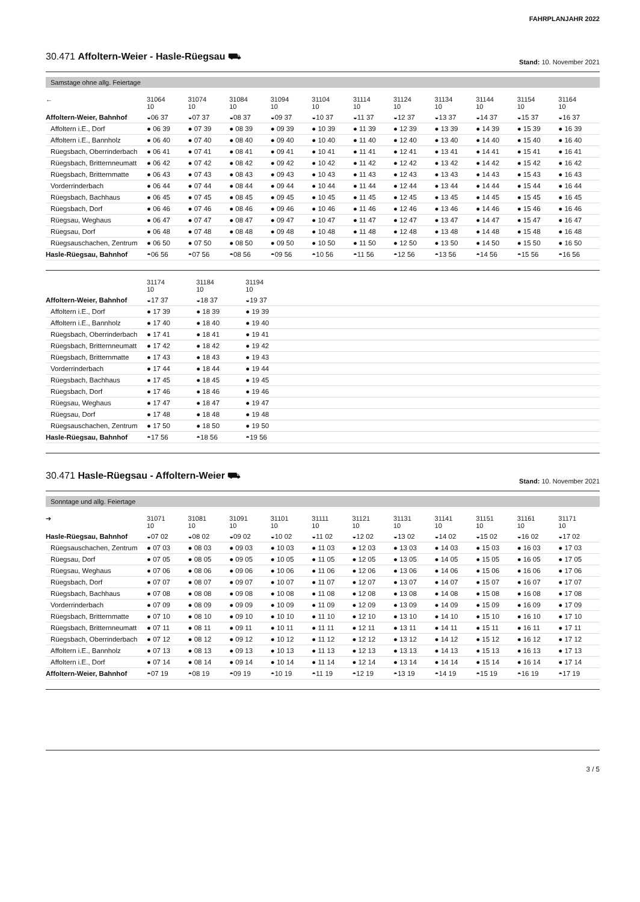FAHRPLANJAHR 2022
30.471 Affoltern-Weier - Hasle-Rüegsau ⛟ Stand: 10. November 2021
Samstage ohne allg. Feiertage
| ← | 31064 10 | 31074 10 | 31084 10 | 31094 10 | 31104 10 | 31114 10 | 31124 10 | 31134 10 | 31144 10 | 31154 10 | 31164 10 |
| --- | --- | --- | --- | --- | --- | --- | --- | --- | --- | --- | --- |
| Affoltern-Weier, Bahnhof | ◒06 37 | ◒07 37 | ◒08 37 | ◒09 37 | ◒10 37 | ◒11 37 | ◒12 37 | ◒13 37 | ◒14 37 | ◒15 37 | ◒16 37 |
| Affoltern i.E., Dorf | ● 06 39 | ● 07 39 | ● 08 39 | ● 09 39 | ● 10 39 | ● 11 39 | ● 12 39 | ● 13 39 | ● 14 39 | ● 15 39 | ● 16 39 |
| Affoltern i.E., Bannholz | ● 06 40 | ● 07 40 | ● 08 40 | ● 09 40 | ● 10 40 | ● 11 40 | ● 12 40 | ● 13 40 | ● 14 40 | ● 15 40 | ● 16 40 |
| Rüegsbach, Oberrinderbach | ● 06 41 | ● 07 41 | ● 08 41 | ● 09 41 | ● 10 41 | ● 11 41 | ● 12 41 | ● 13 41 | ● 14 41 | ● 15 41 | ● 16 41 |
| Rüegsbach, Britternneumatt | ● 06 42 | ● 07 42 | ● 08 42 | ● 09 42 | ● 10 42 | ● 11 42 | ● 12 42 | ● 13 42 | ● 14 42 | ● 15 42 | ● 16 42 |
| Rüegsbach, Britternmatte | ● 06 43 | ● 07 43 | ● 08 43 | ● 09 43 | ● 10 43 | ● 11 43 | ● 12 43 | ● 13 43 | ● 14 43 | ● 15 43 | ● 16 43 |
| Vorderrinderbach | ● 06 44 | ● 07 44 | ● 08 44 | ● 09 44 | ● 10 44 | ● 11 44 | ● 12 44 | ● 13 44 | ● 14 44 | ● 15 44 | ● 16 44 |
| Rüegsbach, Bachhaus | ● 06 45 | ● 07 45 | ● 08 45 | ● 09 45 | ● 10 45 | ● 11 45 | ● 12 45 | ● 13 45 | ● 14 45 | ● 15 45 | ● 16 45 |
| Rüegsbach, Dorf | ● 06 46 | ● 07 46 | ● 08 46 | ● 09 46 | ● 10 46 | ● 11 46 | ● 12 46 | ● 13 46 | ● 14 46 | ● 15 46 | ● 16 46 |
| Rüegsau, Weghaus | ● 06 47 | ● 07 47 | ● 08 47 | ● 09 47 | ● 10 47 | ● 11 47 | ● 12 47 | ● 13 47 | ● 14 47 | ● 15 47 | ● 16 47 |
| Rüegsau, Dorf | ● 06 48 | ● 07 48 | ● 08 48 | ● 09 48 | ● 10 48 | ● 11 48 | ● 12 48 | ● 13 48 | ● 14 48 | ● 15 48 | ● 16 48 |
| Rüegsauschachen, Zentrum | ● 06 50 | ● 07 50 | ● 08 50 | ● 09 50 | ● 10 50 | ● 11 50 | ● 12 50 | ● 13 50 | ● 14 50 | ● 15 50 | ● 16 50 |
| Hasle-Rüegsau, Bahnhof | ◓06 56 | ◓07 56 | ◓08 56 | ◓09 56 | ◓10 56 | ◓11 56 | ◓12 56 | ◓13 56 | ◓14 56 | ◓15 56 | ◓16 56 |
| | 31174 10 | 31184 10 | 31194 10 | |
| --- | --- | --- | --- | --- |
| Affoltern-Weier, Bahnhof | ◒17 37 | ◒18 37 | ◒19 37 | |
| Affoltern i.E., Dorf | ● 17 39 | ● 18 39 | ● 19 39 | |
| Affoltern i.E., Bannholz | ● 17 40 | ● 18 40 | ● 19 40 | |
| Rüegsbach, Oberrinderbach | ● 17 41 | ● 18 41 | ● 19 41 | |
| Rüegsbach, Britternneumatt | ● 17 42 | ● 18 42 | ● 19 42 | |
| Rüegsbach, Britternmatte | ● 17 43 | ● 18 43 | ● 19 43 | |
| Vorderrinderbach | ● 17 44 | ● 18 44 | ● 19 44 | |
| Rüegsbach, Bachhaus | ● 17 45 | ● 18 45 | ● 19 45 | |
| Rüegsbach, Dorf | ● 17 46 | ● 18 46 | ● 19 46 | |
| Rüegsau, Weghaus | ● 17 47 | ● 18 47 | ● 19 47 | |
| Rüegsau, Dorf | ● 17 48 | ● 18 48 | ● 19 48 | |
| Rüegsauschachen, Zentrum | ● 17 50 | ● 18 50 | ● 19 50 | |
| Hasle-Rüegsau, Bahnhof | ◓17 56 | ◓18 56 | ◓19 56 | |
30.471 Hasle-Rüegsau - Affoltern-Weier ⛟ Stand: 10. November 2021
Sonntage und allg. Feiertage
| ➔ | 31071 10 | 31081 10 | 31091 10 | 31101 10 | 31111 10 | 31121 10 | 31131 10 | 31141 10 | 31151 10 | 31161 10 | 31171 10 |
| --- | --- | --- | --- | --- | --- | --- | --- | --- | --- | --- | --- |
| Hasle-Rüegsau, Bahnhof | ◒07 02 | ◒08 02 | ◒09 02 | ◒10 02 | ◒11 02 | ◒12 02 | ◒13 02 | ◒14 02 | ◒15 02 | ◒16 02 | ◒17 02 |
| Rüegsauschachen, Zentrum | ● 07 03 | ● 08 03 | ● 09 03 | ● 10 03 | ● 11 03 | ● 12 03 | ● 13 03 | ● 14 03 | ● 15 03 | ● 16 03 | ● 17 03 |
| Rüegsau, Dorf | ● 07 05 | ● 08 05 | ● 09 05 | ● 10 05 | ● 11 05 | ● 12 05 | ● 13 05 | ● 14 05 | ● 15 05 | ● 16 05 | ● 17 05 |
| Rüegsau, Weghaus | ● 07 06 | ● 08 06 | ● 09 06 | ● 10 06 | ● 11 06 | ● 12 06 | ● 13 06 | ● 14 06 | ● 15 06 | ● 16 06 | ● 17 06 |
| Rüegsbach, Dorf | ● 07 07 | ● 08 07 | ● 09 07 | ● 10 07 | ● 11 07 | ● 12 07 | ● 13 07 | ● 14 07 | ● 15 07 | ● 16 07 | ● 17 07 |
| Rüegsbach, Bachhaus | ● 07 08 | ● 08 08 | ● 09 08 | ● 10 08 | ● 11 08 | ● 12 08 | ● 13 08 | ● 14 08 | ● 15 08 | ● 16 08 | ● 17 08 |
| Vorderrinderbach | ● 07 09 | ● 08 09 | ● 09 09 | ● 10 09 | ● 11 09 | ● 12 09 | ● 13 09 | ● 14 09 | ● 15 09 | ● 16 09 | ● 17 09 |
| Rüegsbach, Britternmatte | ● 07 10 | ● 08 10 | ● 09 10 | ● 10 10 | ● 11 10 | ● 12 10 | ● 13 10 | ● 14 10 | ● 15 10 | ● 16 10 | ● 17 10 |
| Rüegsbach, Britternneumatt | ● 07 11 | ● 08 11 | ● 09 11 | ● 10 11 | ● 11 11 | ● 12 11 | ● 13 11 | ● 14 11 | ● 15 11 | ● 16 11 | ● 17 11 |
| Rüegsbach, Oberrinderbach | ● 07 12 | ● 08 12 | ● 09 12 | ● 10 12 | ● 11 12 | ● 12 12 | ● 13 12 | ● 14 12 | ● 15 12 | ● 16 12 | ● 17 12 |
| Affoltern i.E., Bannholz | ● 07 13 | ● 08 13 | ● 09 13 | ● 10 13 | ● 11 13 | ● 12 13 | ● 13 13 | ● 14 13 | ● 15 13 | ● 16 13 | ● 17 13 |
| Affoltern i.E., Dorf | ● 07 14 | ● 08 14 | ● 09 14 | ● 10 14 | ● 11 14 | ● 12 14 | ● 13 14 | ● 14 14 | ● 15 14 | ● 16 14 | ● 17 14 |
| Affoltern-Weier, Bahnhof | ◓07 19 | ◓08 19 | ◓09 19 | ◓10 19 | ◓11 19 | ◓12 19 | ◓13 19 | ◓14 19 | ◓15 19 | ◓16 19 | ◓17 19 |
3 / 5